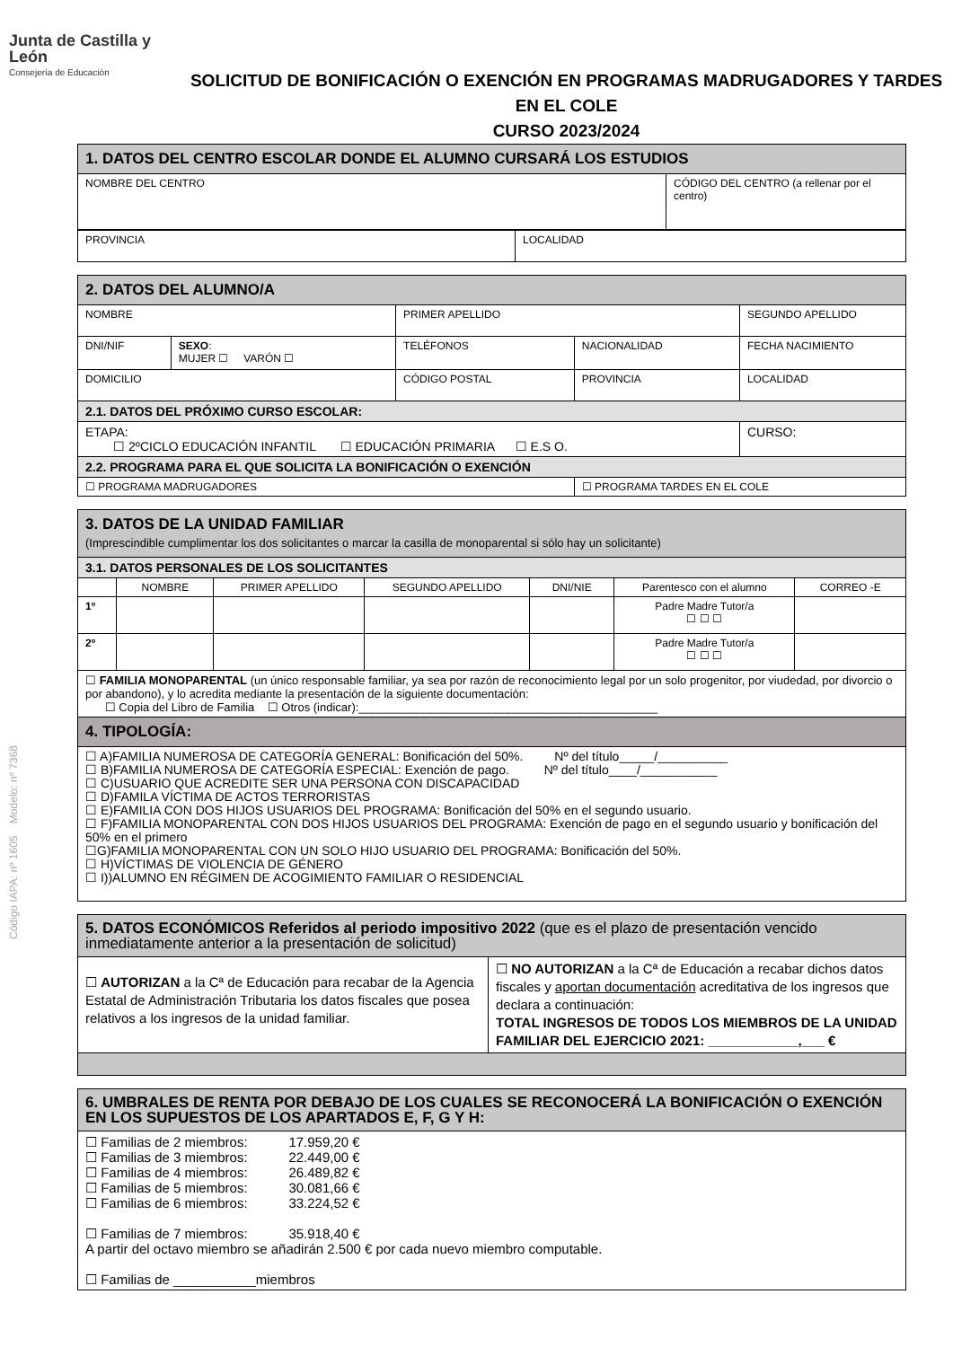Código IAPA: nº 1605 Modelo: nº 7368
Junta de Castilla y León
Consejería de Educación
SOLICITUD DE BONIFICACIÓN O EXENCIÓN EN PROGRAMAS MADRUGADORES Y TARDES EN EL COLE
CURSO 2023/2024
| 1. DATOS DEL CENTRO ESCOLAR DONDE EL ALUMNO CURSARÁ LOS ESTUDIOS | |
| NOMBRE DEL CENTRO | CÓDIGO DEL CENTRO (a rellenar por el centro) |
| PROVINCIA | LOCALIDAD |
| 2. DATOS DEL ALUMNO/A | | | | | |
| NOMBRE | | PRIMER APELLIDO | | SEGUNDO APELLIDO | |
| DNI/NIF | SEXO : MUJER ☐ VARÓN ☐ | TELÉFONOS | NACIONALIDAD | FECHA NACIMIENTO | |
| DOMICILIO | | CÓDIGO POSTAL | PROVINCIA | LOCALIDAD | |
| 2.1. DATOS DEL PRÓXIMO CURSO ESCOLAR: | | | | | |
| ETAPA: ☐ 2ºCICLO EDUCACIÓN INFANTIL ☐ EDUCACIÓN PRIMARIA ☐ E.S O. | | | | | CURSO: |
| 2.2. PROGRAMA PARA EL QUE SOLICITA LA BONIFICACIÓN O EXENCIÓN | | | | | |
| ☐ PROGRAMA MADRUGADORES | | | ☐ PROGRAMA TARDES EN EL COLE | | |
| 3. DATOS DE LA UNIDAD FAMILIAR (Imprescindible cumplimentar los dos solicitantes o marcar la casilla de monoparental si sólo hay un solicitante) | | | | | | |
| 3.1. DATOS PERSONALES DE LOS SOLICITANTES | | | | | | |
| | NOMBRE | PRIMER APELLIDO | SEGUNDO APELLIDO | DNI/NIE | Parentesco con el alumno | CORREO -E |
| 1º | | | | | Padre Madre Tutor/a ☐ ☐ ☐ | |
| 2º | | | | | Padre Madre Tutor/a ☐ ☐ ☐ | |
| ☐ FAMILIA MONOPARENTAL (un único responsable familiar, ya sea por razón de reconocimiento legal por un solo progenitor, por viudedad, por divorcio o por abandono), y lo acredita mediante la presentación de la siguiente documentación: ☐ Copia del Libro de Familia ☐ Otros (indicar):______________________________________________ | | | | | | |
| 4. TIPOLOGÍA: | | | | | | |
| ☐ A)FAMILIA NUMEROSA DE CATEGORÍA GENERAL: Bonificación del 50%. Nº del título_____/__________ ☐ B)FAMILIA NUMEROSA DE CATEGORÍA ESPECIAL: Exención de pago. Nº del título____/___________ ☐ C)USUARIO QUE ACREDITE SER UNA PERSONA CON DISCAPACIDAD ☐ D)FAMILA VÍCTIMA DE ACTOS TERRORISTAS ☐ E)FAMILIA CON DOS HIJOS USUARIOS DEL PROGRAMA: Bonificación del 50% en el segundo usuario. ☐ F)FAMILIA MONOPARENTAL CON DOS HIJOS USUARIOS DEL PROGRAMA: Exención de pago en el segundo usuario y bonificación del 50% en el primero ☐G)FAMILIA MONOPARENTAL CON UN SOLO HIJO USUARIO DEL PROGRAMA: Bonificación del 50%. ☐ H)VÍCTIMAS DE VIOLENCIA DE GÉNERO ☐ I))ALUMNO EN RÉGIMEN DE ACOGIMIENTO FAMILIAR O RESIDENCIAL | | | | | | |
| 5. DATOS ECONÓMICOS Referidos al periodo impositivo 2022 (que es el plazo de presentación vencido inmediatamente anterior a la presentación de solicitud) | |
| ☐ AUTORIZAN a la Cª de Educación para recabar de la Agencia Estatal de Administración Tributaria los datos fiscales que posea relativos a los ingresos de la unidad familiar. | ☐ NO AUTORIZAN a la Cª de Educación a recabar dichos datos fiscales y aportan documentación acreditativa de los ingresos que declara a continuación: TOTAL INGRESOS DE TODOS LOS MIEMBROS DE LA UNIDAD FAMILIAR DEL EJERCICIO 2021: ____________,___ € |
| 6. UMBRALES DE RENTA POR DEBAJO DE LOS CUALES SE RECONOCERÁ LA BONIFICACIÓN O EXENCIÓN EN LOS SUPUESTOS DE LOS APARTADOS E, F, G Y H: |
| ☐ Familias de 2 miembros: 17.959,20 € ☐ Familias de 3 miembros: 22.449,00 € ☐ Familias de 4 miembros: 26.489,82 € ☐ Familias de 5 miembros: 30.081,66 € ☐ Familias de 6 miembros: 33.224,52 € ☐ Familias de 7 miembros: 35.918,40 € A partir del octavo miembro se añadirán 2.500 € por cada nuevo miembro computable. ☐ Familias de ___________miembros |